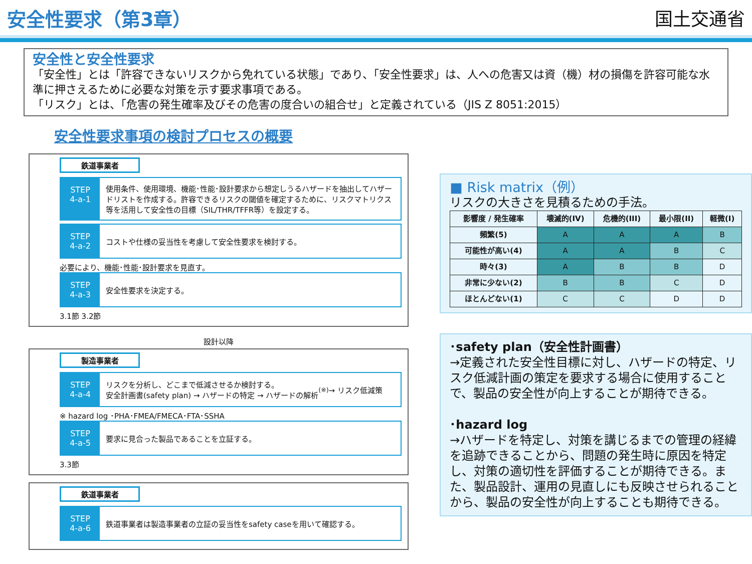安全性要求（第3章） 国土交通省
安全性と安全性要求
「安全性」とは「許容できないリスクから免れている状態」であり、「安全性要求」は、人への危害又は資（機）材の損傷を許容可能な水準に押さえるために必要な対策を示す要求事項である。
「リスク」とは、「危害の発生確率及びその危害の度合いの組合せ」と定義されている（JIS Z 8051:2015）
安全性要求事項の検討プロセスの概要
鉄道事業者
STEP
4-a-1
使用条件、使用環境、機能･性能･設計要求から想定しうるハザードを抽出してハザードリストを作成する。許容できるリスクの閾値を確定するために、リスクマトリクス等を活用して安全性の目標（SIL/THR/TFFR等）を設定する。
STEP
4-a-2
コストや仕様の妥当性を考慮して安全性要求を検討する。
必要により、機能･性能･設計要求を見直す。
STEP
4-a-3
安全性要求を決定する。
3.1節 3.2節
設計以降
製造事業者
STEP
4-a-4
リスクを分析し、どこまで低減させるか検討する。
安全計画書(safety plan) → ハザードの特定 → ハザードの解析<sup>(※)</sup> → リスク低減策
※ hazard log ･PHA･FMEA/FMECA･FTA･SSHA
STEP
4-a-5
要求に見合った製品であることを立証する。
3.3節
鉄道事業者
STEP
4-a-6
鉄道事業者は製造事業者の立証の妥当性をsafety caseを用いて確認する。
■ Risk matrix（例）
リスクの大きさを見積るための手法。
| 影響度 / 発生確率 | 壊滅的(IV) | 危機的(III) | 最小限(II) | 軽微(I) |
| --- | --- | --- | --- | --- |
| 頻繁(5) | A | A | A | B |
| 可能性が高い(4) | A | A | B | C |
| 時々(3) | A | B | B | D |
| 非常に少ない(2) | B | B | C | D |
| ほとんどない(1) | C | C | D | D |
･safety plan（安全性計画書）
→定義された安全性目標に対し、ハザードの特定、リスク低減計画の策定を要求する場合に使用することで、製品の安全性が向上することが期待できる。
･hazard log
→ハザードを特定し、対策を講じるまでの管理の経緯を追跡できることから、問題の発生時に原因を特定し、対策の適切性を評価することが期待できる。また、製品設計、運用の見直しにも反映させられることから、製品の安全性が向上することも期待できる。